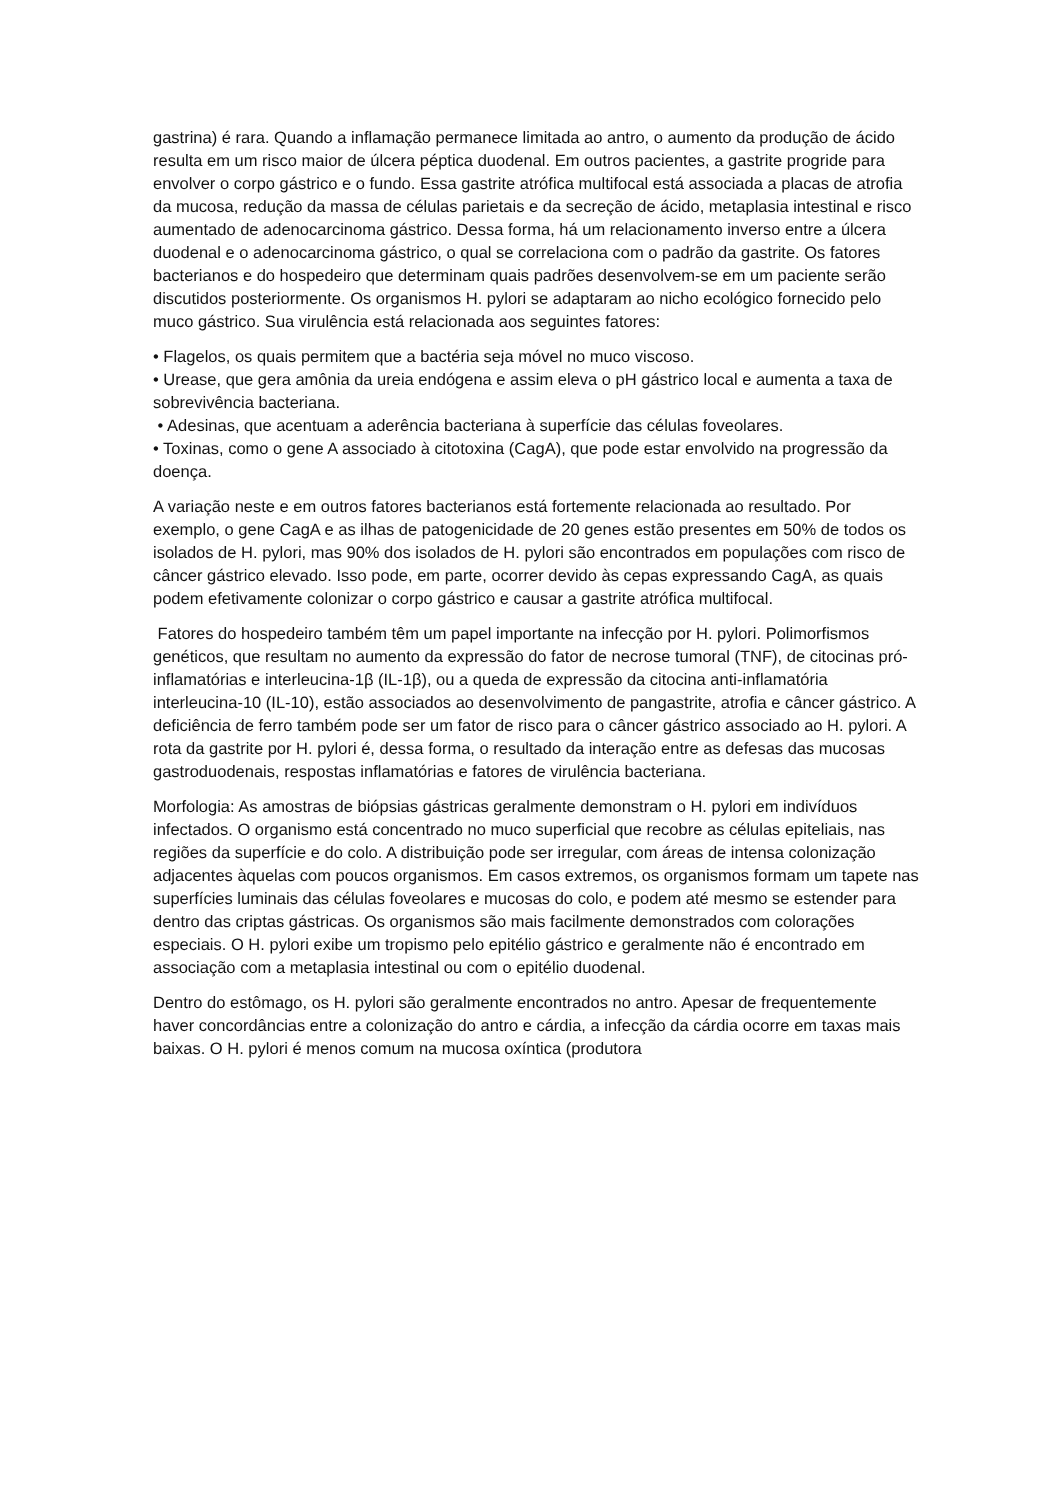gastrina) é rara. Quando a inflamação permanece limitada ao antro, o aumento da produção de ácido resulta em um risco maior de úlcera péptica duodenal. Em outros pacientes, a gastrite progride para envolver o corpo gástrico e o fundo. Essa gastrite atrófica multifocal está associada a placas de atrofia da mucosa, redução da massa de células parietais e da secreção de ácido, metaplasia intestinal e risco aumentado de adenocarcinoma gástrico. Dessa forma, há um relacionamento inverso entre a úlcera duodenal e o adenocarcinoma gástrico, o qual se correlaciona com o padrão da gastrite. Os fatores bacterianos e do hospedeiro que determinam quais padrões desenvolvem-se em um paciente serão discutidos posteriormente. Os organismos H. pylori se adaptaram ao nicho ecológico fornecido pelo muco gástrico. Sua virulência está relacionada aos seguintes fatores:
• Flagelos, os quais permitem que a bactéria seja móvel no muco viscoso.
• Urease, que gera amônia da ureia endógena e assim eleva o pH gástrico local e aumenta a taxa de sobrevivência bacteriana.
• Adesinas, que acentuam a aderência bacteriana à superfície das células foveolares.
• Toxinas, como o gene A associado à citotoxina (CagA), que pode estar envolvido na progressão da doença.
A variação neste e em outros fatores bacterianos está fortemente relacionada ao resultado. Por exemplo, o gene CagA e as ilhas de patogenicidade de 20 genes estão presentes em 50% de todos os isolados de H. pylori, mas 90% dos isolados de H. pylori são encontrados em populações com risco de câncer gástrico elevado. Isso pode, em parte, ocorrer devido às cepas expressando CagA, as quais podem efetivamente colonizar o corpo gástrico e causar a gastrite atrófica multifocal.
Fatores do hospedeiro também têm um papel importante na infecção por H. pylori. Polimorfismos genéticos, que resultam no aumento da expressão do fator de necrose tumoral (TNF), de citocinas pró-inflamatórias e interleucina-1β (IL-1β), ou a queda de expressão da citocina anti-inflamatória interleucina-10 (IL-10), estão associados ao desenvolvimento de pangastrite, atrofia e câncer gástrico. A deficiência de ferro também pode ser um fator de risco para o câncer gástrico associado ao H. pylori. A rota da gastrite por H. pylori é, dessa forma, o resultado da interação entre as defesas das mucosas gastroduodenais, respostas inflamatórias e fatores de virulência bacteriana.
Morfologia: As amostras de biópsias gástricas geralmente demonstram o H. pylori em indivíduos infectados. O organismo está concentrado no muco superficial que recobre as células epiteliais, nas regiões da superfície e do colo. A distribuição pode ser irregular, com áreas de intensa colonização adjacentes àquelas com poucos organismos. Em casos extremos, os organismos formam um tapete nas superfícies luminais das células foveolares e mucosas do colo, e podem até mesmo se estender para dentro das criptas gástricas. Os organismos são mais facilmente demonstrados com colorações especiais. O H. pylori exibe um tropismo pelo epitélio gástrico e geralmente não é encontrado em associação com a metaplasia intestinal ou com o epitélio duodenal.
Dentro do estômago, os H. pylori são geralmente encontrados no antro. Apesar de frequentemente haver concordâncias entre a colonização do antro e cárdia, a infecção da cárdia ocorre em taxas mais baixas. O H. pylori é menos comum na mucosa oxíntica (produtora